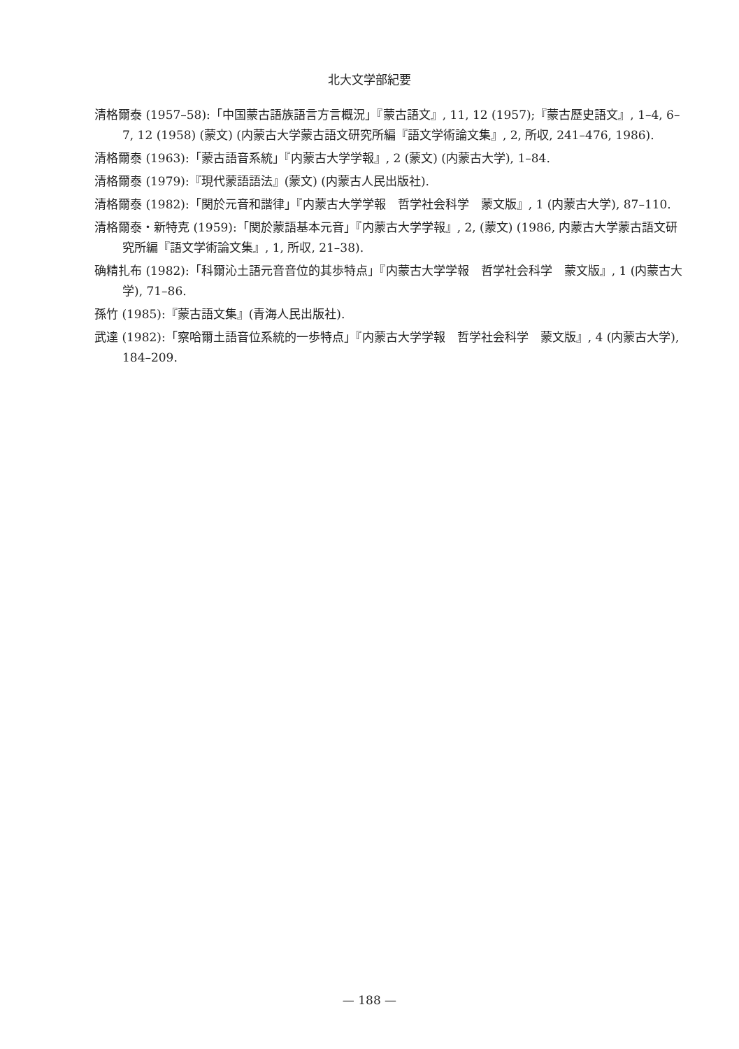北大文学部紀要
清格爾泰 (1957–58):「中国蒙古語族語言方言概況」『蒙古語文』, 11, 12 (1957);『蒙古歷史語文』, 1–4, 6–7, 12 (1958) (蒙文) (内蒙古大学蒙古語文研究所編『語文学術論文集』, 2, 所収, 241–476, 1986).
清格爾泰 (1963):「蒙古語音系統」『内蒙古大学学報』, 2 (蒙文) (内蒙古大学), 1–84.
清格爾泰 (1979):『現代蒙語語法』(蒙文) (内蒙古人民出版社).
清格爾泰 (1982):「関於元音和諧律」『内蒙古大学学報　哲学社会科学　蒙文版』, 1 (内蒙古大学), 87–110.
清格爾泰・新特克 (1959):「関於蒙語基本元音」『内蒙古大学学報』, 2, (蒙文) (1986, 内蒙古大学蒙古語文研究所編『語文学術論文集』, 1, 所収, 21–38).
确精扎布 (1982):「科爾沁土語元音音位的其歩特点」『内蒙古大学学報　哲学社会科学　蒙文版』, 1 (内蒙古大学), 71–86.
孫竹 (1985):『蒙古語文集』(青海人民出版社).
武達 (1982):「察哈爾土語音位系統的一歩特点」『内蒙古大学学報　哲学社会科学　蒙文版』, 4 (内蒙古大学), 184–209.
— 188 —